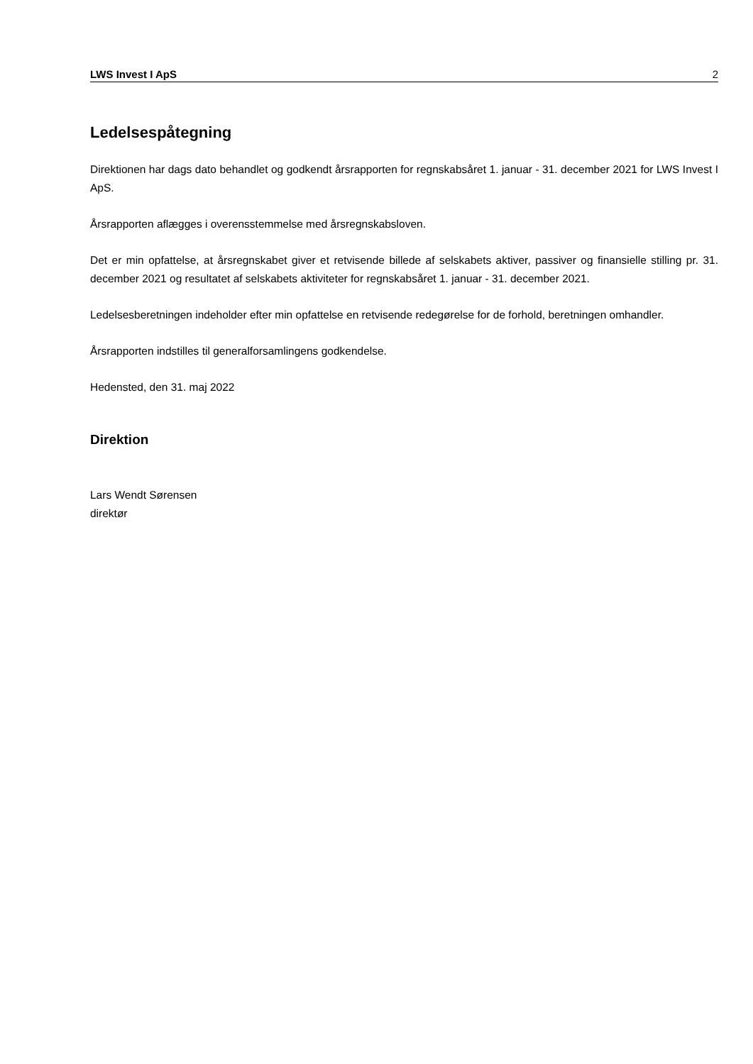LWS Invest I ApS 2
Ledelsespåtegning
Direktionen har dags dato behandlet og godkendt årsrapporten for regnskabsåret 1. januar - 31. december 2021 for LWS Invest I ApS.
Årsrapporten aflægges i overensstemmelse med årsregnskabsloven.
Det er min opfattelse, at årsregnskabet giver et retvisende billede af selskabets aktiver, passiver og finansielle stilling pr. 31. december 2021 og resultatet af selskabets aktiviteter for regnskabsåret 1. januar - 31. december 2021.
Ledelsesberetningen indeholder efter min opfattelse en retvisende redegørelse for de forhold, beretningen omhandler.
Årsrapporten indstilles til generalforsamlingens godkendelse.
Hedensted, den 31. maj 2022
Direktion
Lars Wendt Sørensen
direktør